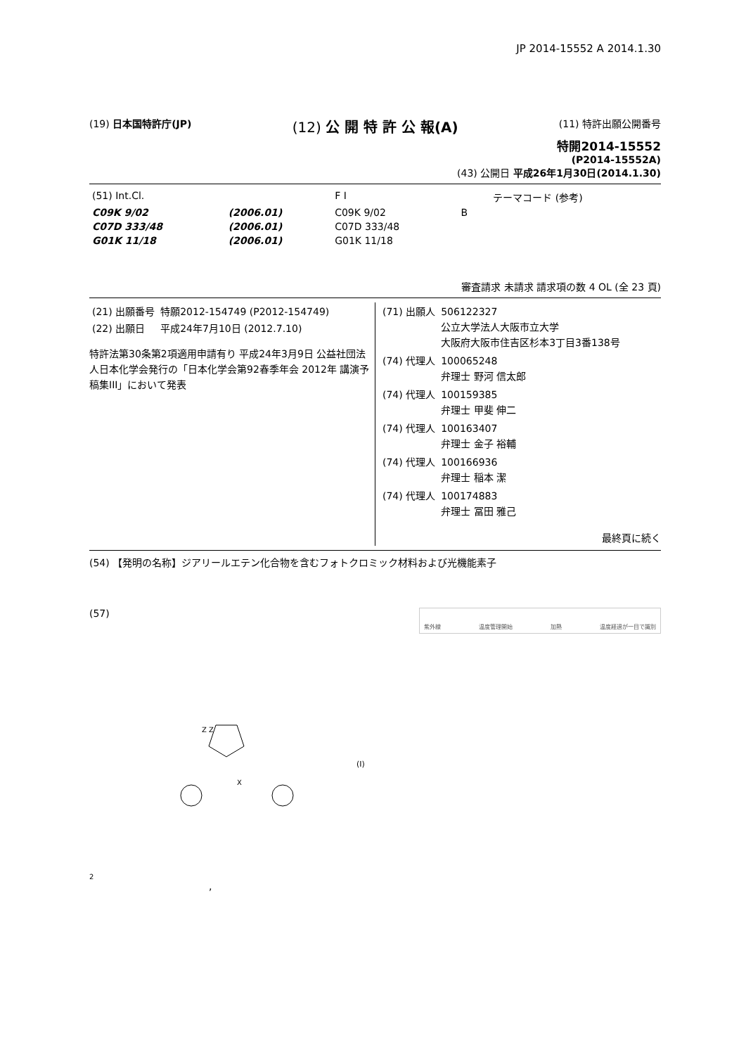JP 2014-15552 A 2014.1.30
(19) 日本国特許庁(JP)
(12) 公 開 特 許 公 報(A)
(11) 特許出願公開番号
特開2014-15552
(P2014-15552A)
(43) 公開日 平成26年1月30日(2014.1.30)
| (51) Int.Cl. | | F I | | | テーマコード (参考) |
| C09K 9/02 | (2006.01) | C09K 9/02 | B | | |
| C07D 333/48 | (2006.01) | C07D 333/48 | | | |
| G01K 11/18 | (2006.01) | G01K 11/18 | | | |
審査請求 未請求 請求項の数 4 OL (全 23 頁)
| (21) 出願番号 | 特願2012-154749 (P2012-154749) |
| (22) 出願日 | 平成24年7月10日 (2012.7.10) |
特許法第30条第2項適用申請有り 平成24年3月9日 公益社団法人日本化学会発行の「日本化学会第92春季年会 2012年 講演予稿集III」において発表
| (71) 出願人 | 506122327 公立大学法人大阪市立大学 大阪府大阪市住吉区杉本3丁目3番138号 |
| (74) 代理人 | 100065248 弁理士 野河 信太郎 |
| (74) 代理人 | 100159385 弁理士 甲斐 伸二 |
| (74) 代理人 | 100163407 弁理士 金子 裕輔 |
| (74) 代理人 | 100166936 弁理士 稲本 潔 |
| (74) 代理人 | 100174883 弁理士 冨田 雅己 |
最終頁に続く
(54) 【発明の名称】ジアリールエテン化合物を含むフォトクロミック材料および光機能素子
(57)
紫外線 温度管理開始 加熱 温度経過が一目で識別
Z Z
X
(I)
2
,